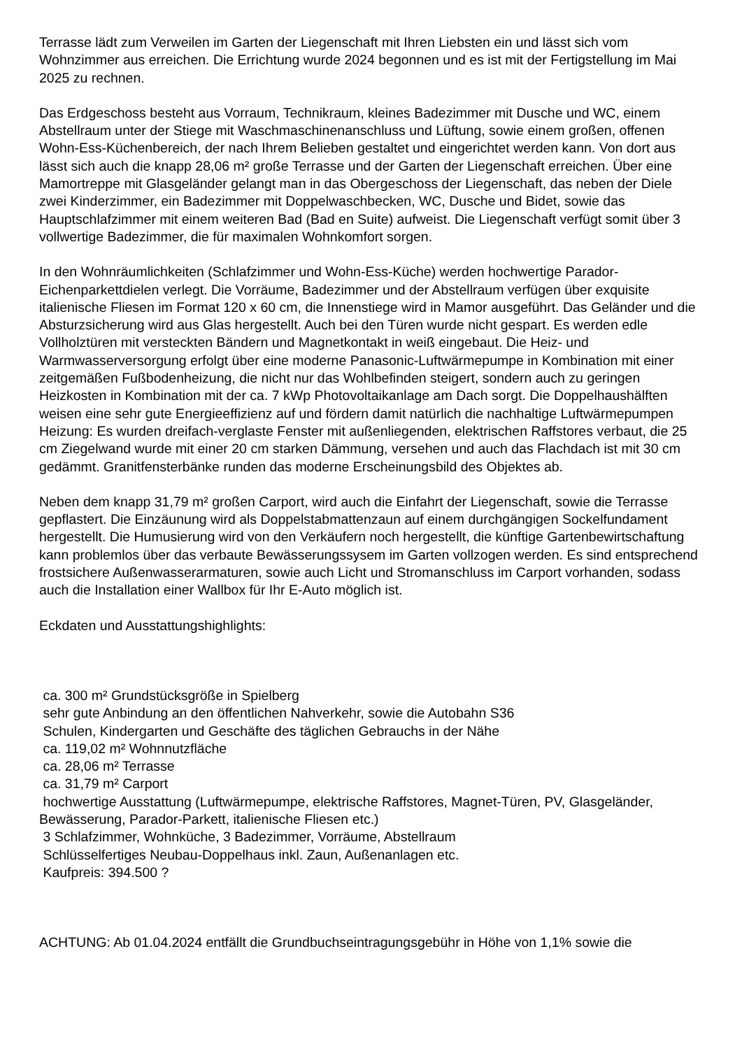Terrasse lädt zum Verweilen im Garten der Liegenschaft mit Ihren Liebsten ein und lässt sich vom Wohnzimmer aus erreichen. Die Errichtung wurde 2024 begonnen und es ist mit der Fertigstellung im Mai 2025 zu rechnen.
Das Erdgeschoss besteht aus Vorraum, Technikraum, kleines Badezimmer mit Dusche und WC, einem Abstellraum unter der Stiege mit Waschmaschinenanschluss und Lüftung, sowie einem großen, offenen Wohn-Ess-Küchenbereich, der nach Ihrem Belieben gestaltet und eingerichtet werden kann. Von dort aus lässt sich auch die knapp 28,06 m² große Terrasse und der Garten der Liegenschaft erreichen. Über eine Mamortreppe mit Glasgeländer gelangt man in das Obergeschoss der Liegenschaft, das neben der Diele zwei Kinderzimmer, ein Badezimmer mit Doppelwaschbecken, WC, Dusche und Bidet, sowie das Hauptschlafzimmer mit einem weiteren Bad (Bad en Suite) aufweist. Die Liegenschaft verfügt somit über 3 vollwertige Badezimmer, die für maximalen Wohnkomfort sorgen.
In den Wohnräumlichkeiten (Schlafzimmer und Wohn-Ess-Küche) werden hochwertige Parador-Eichenparkettdielen verlegt. Die Vorräume, Badezimmer und der Abstellraum verfügen über exquisite italienische Fliesen im Format 120 x 60 cm, die Innenstiege wird in Mamor ausgeführt. Das Geländer und die Absturzsicherung wird aus Glas hergestellt. Auch bei den Türen wurde nicht gespart. Es werden edle Vollholztüren mit versteckten Bändern und Magnetkontakt in weiß eingebaut. Die Heiz- und Warmwasserversorgung erfolgt über eine moderne Panasonic-Luftwärmepumpe in Kombination mit einer zeitgemäßen Fußbodenheizung, die nicht nur das Wohlbefinden steigert, sondern auch zu geringen Heizkosten in Kombination mit der ca. 7 kWp Photovoltaikanlage am Dach sorgt. Die Doppelhaushälften weisen eine sehr gute Energieeffizienz auf und fördern damit natürlich die nachhaltige Luftwärmepumpen Heizung: Es wurden dreifach-verglaste Fenster mit außenliegenden, elektrischen Raffstores verbaut, die 25 cm Ziegelwand wurde mit einer 20 cm starken Dämmung, versehen und auch das Flachdach ist mit 30 cm gedämmt. Granitfensterbänke runden das moderne Erscheinungsbild des Objektes ab.
Neben dem knapp 31,79 m² großen Carport, wird auch die Einfahrt der Liegenschaft, sowie die Terrasse gepflastert. Die Einzäunung wird als Doppelstabmattenzaun auf einem durchgängigen Sockelfundament hergestellt. Die Humusierung wird von den Verkäufern noch hergestellt, die künftige Gartenbewirtschaftung kann problemlos über das verbaute Bewässerungssysem im Garten vollzogen werden. Es sind entsprechend frostsichere Außenwasserarmaturen, sowie auch Licht und Stromanschluss im Carport vorhanden, sodass auch die Installation einer Wallbox für Ihr E-Auto möglich ist.
Eckdaten und Ausstattungshighlights:
ca. 300 m² Grundstücksgröße in Spielberg
sehr gute Anbindung an den öffentlichen Nahverkehr, sowie die Autobahn S36
Schulen, Kindergarten und Geschäfte des täglichen Gebrauchs in der Nähe
ca. 119,02 m² Wohnnutzfläche
ca. 28,06 m² Terrasse
ca. 31,79 m² Carport
hochwertige Ausstattung (Luftwärmepumpe, elektrische Raffstores, Magnet-Türen, PV, Glasgeländer, Bewässerung, Parador-Parkett, italienische Fliesen etc.)
3 Schlafzimmer, Wohnküche, 3 Badezimmer, Vorräume, Abstellraum
Schlüsselfertiges Neubau-Doppelhaus inkl. Zaun, Außenanlagen etc.
Kaufpreis: 394.500 ?
ACHTUNG: Ab 01.04.2024 entfällt die Grundbuchseintragungsgebühr in Höhe von 1,1% sowie die